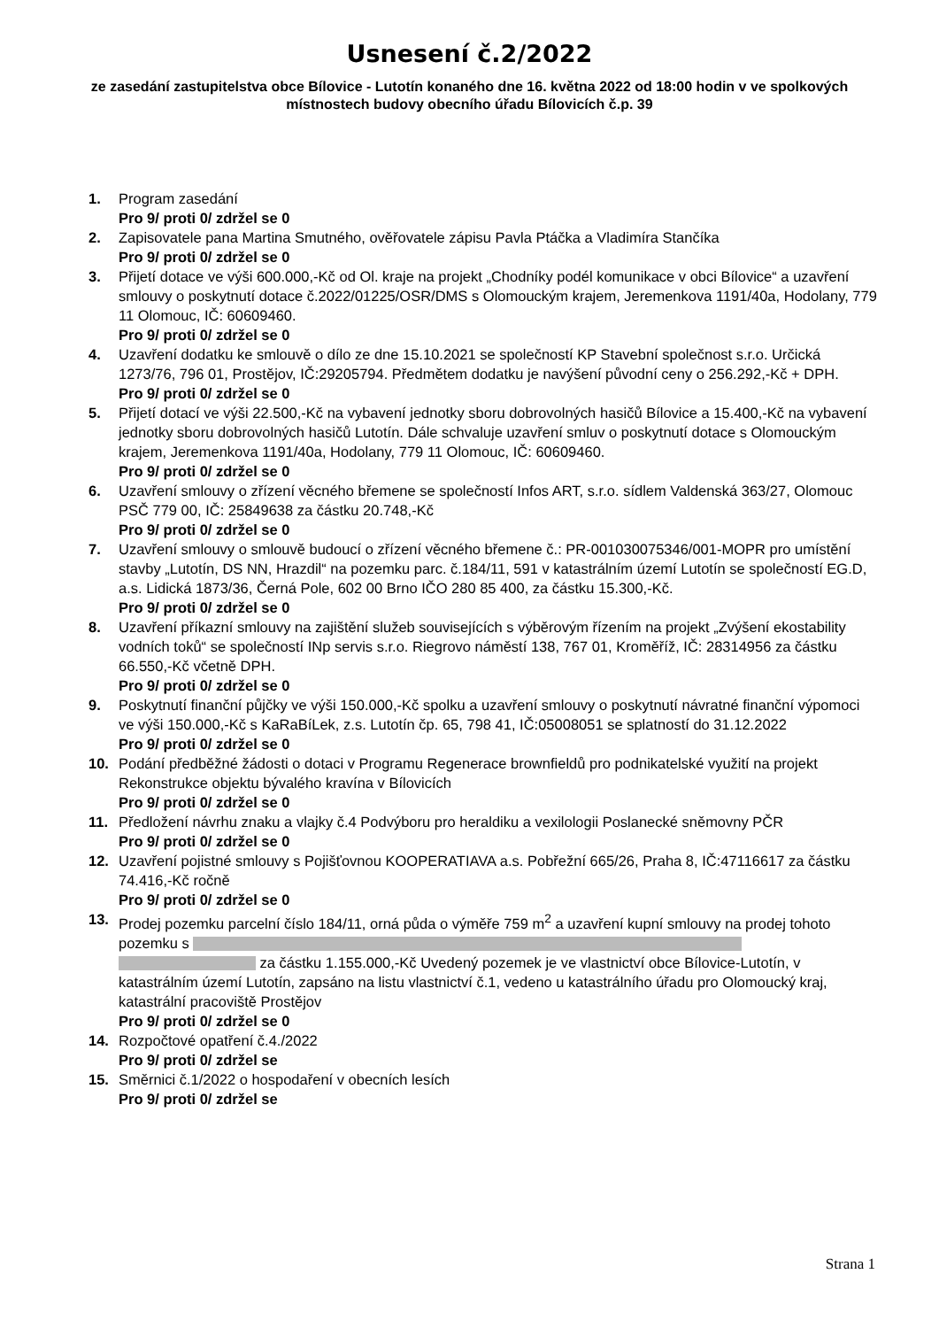Usnesení č.2/2022
ze zasedání zastupitelstva obce Bílovice - Lutotín konaného dne 16. května 2022 od 18:00 hodin v ve spolkových místnostech budovy obecního úřadu Bílovicích č.p. 39
1. Program zasedání
Pro 9/ proti 0/ zdržel se 0
2. Zapisovatele pana Martina Smutného, ověřovatele zápisu Pavla Ptáčka a Vladimíra Stančíka
Pro 9/ proti 0/ zdržel se 0
3. Přijetí dotace ve výši 600.000,-Kč od Ol. kraje na projekt „Chodníky podél komunikace v obci Bílovice“ a uzavření smlouvy o poskytnutí dotace č.2022/01225/OSR/DMS s Olomouckým krajem, Jeremenkova 1191/40a, Hodolany, 779 11 Olomouc, IČ: 60609460.
Pro 9/ proti 0/ zdržel se 0
4. Uzavření dodatku ke smlouvě o dílo ze dne 15.10.2021 se společností KP Stavební společnost s.r.o. Určická 1273/76, 796 01, Prostějov, IČ:29205794. Předmětem dodatku je navýšení původní ceny o 256.292,-Kč + DPH.
Pro 9/ proti 0/ zdržel se 0
5. Přijetí dotací ve výši 22.500,-Kč na vybavení jednotky sboru dobrovolných hasičů Bílovice a 15.400,-Kč na vybavení jednotky sboru dobrovolných hasičů Lutotín. Dále schvaluje uzavření smluv o poskytnutí dotace s Olomouckým krajem, Jeremenkova 1191/40a, Hodolany, 779 11 Olomouc, IČ: 60609460.
Pro 9/ proti 0/ zdržel se 0
6. Uzavření smlouvy o zřízení věcného břemene se společností Infos ART, s.r.o. sídlem Valdenská 363/27, Olomouc PSČ 779 00, IČ: 25849638 za částku 20.748,-Kč
Pro 9/ proti 0/ zdržel se 0
7. Uzavření smlouvy o smlouvě budoucí o zřízení věcného břemene č.: PR-001030075346/001-MOPR pro umístění stavby „Lutotín, DS NN, Hrazdil“ na pozemku parc. č.184/11, 591 v katastrálním území Lutotín se společností EG.D, a.s. Lidická 1873/36, Černá Pole, 602 00 Brno IČO 280 85 400, za částku 15.300,-Kč.
Pro 9/ proti 0/ zdržel se 0
8. Uzavření příkazní smlouvy na zajištění služeb souvisejících s výběrovým řízením na projekt „Zvýšení ekostability vodních toků“ se společností INp servis s.r.o. Riegrovo náměstí 138, 767 01, Kroměříž, IČ: 28314956 za částku 66.550,-Kč včetně DPH.
Pro 9/ proti 0/ zdržel se 0
9. Poskytnutí finanční půjčky ve výši 150.000,-Kč spolku a uzavření smlouvy o poskytnutí návratné finanční výpomoci ve výši 150.000,-Kč s KaRaBíLek, z.s. Lutotín čp. 65, 798 41, IČ:05008051 se splatností do 31.12.2022
Pro 9/ proti 0/ zdržel se 0
10. Podání předběžné žádosti o dotaci v Programu Regenerace brownfieldů pro podnikatelské využití na projekt Rekonstrukce objektu bývalého kravína v Bílovicích
Pro 9/ proti 0/ zdržel se 0
11. Předložení návrhu znaku a vlajky č.4 Podvýboru pro heraldiku a vexilologii Poslanecké sněmovny PČR
Pro 9/ proti 0/ zdržel se 0
12. Uzavření pojistné smlouvy s Pojišťovnou KOOPERATIAVA a.s. Pobřežní 665/26, Praha 8, IČ:47116617 za částku 74.416,-Kč ročně
Pro 9/ proti 0/ zdržel se 0
13. Prodej pozemku parcelní číslo 184/11, orná půda o výměře 759 m<sup>2</sup> a uzavření kupní smlouvy na prodej tohoto pozemku s za částku 1.155.000,-Kč Uvedený pozemek je ve vlastnictví obce Bílovice-Lutotín, v katastrálním území Lutotín, zapsáno na listu vlastnictví č.1, vedeno u katastrálního úřadu pro Olomoucký kraj, katastrální pracoviště Prostějov
Pro 9/ proti 0/ zdržel se 0
14. Rozpočtové opatření č.4./2022
Pro 9/ proti 0/ zdržel se
15. Směrnici č.1/2022 o hospodaření v obecních lesích
Pro 9/ proti 0/ zdržel se
Strana 1